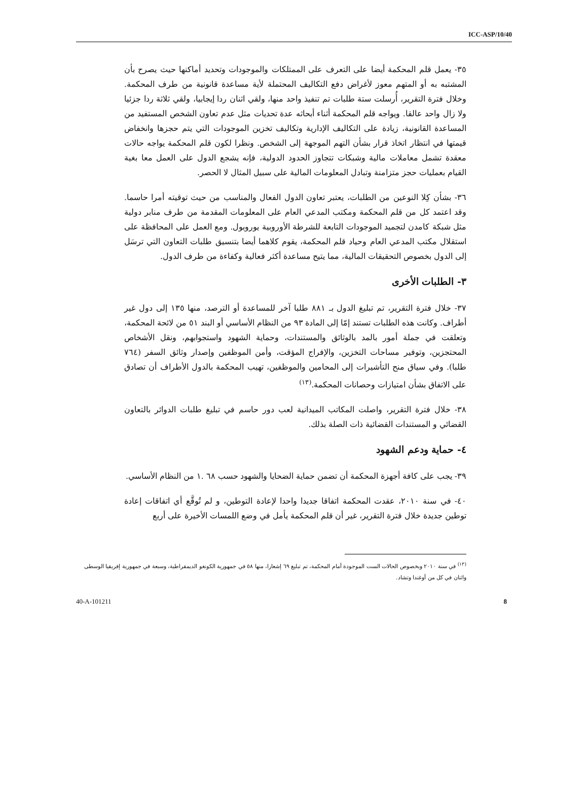ICC-ASP/10/40
٣٥- يعمل قلم المحكمة أيضا على التعرف على الممتلكات والموجودات وتحديد أماكنها حيث يصرح بأن المشتبه به أو المتهم معوز لأغراض دفع التكاليف المحتملة لأية مساعدة قانونية من طرف المحكمة. وخلال فترة التقرير، أُرسلت ستة طلبات تم تنفيذ واحد منها، ولقي اثنان ردا إيجابيا، ولقي ثلاثة ردا جزئيا ولا زال واحد عالقا. ويواجه قلم المحكمة أثناء أبحاثه عدة تحديات مثل عدم تعاون الشخص المستفيد من المساعدة القانونية، زيادة على التكاليف الإدارية وتكاليف تخزين الموجودات التي يتم حجزها وانخفاض قيمتها في انتظار اتخاذ قرار بشأن التهم الموجهة إلى الشخص. ونظرا لكون قلم المحكمة يواجه حالات معقدة تشمل معاملات مالية وشبكات تتجاوز الحدود الدولية، فإنه يشجع الدول على العمل معا بغية القيام بعمليات حجز متزامنة وتبادل المعلومات المالية على سبيل المثال لا الحصر.
٣٦- بشأن كِلا النوعين من الطلبات، يعتبر تعاون الدول الفعال والمناسب من حيث توقيته أمرا حاسما. وقد اعتمد كل من قلم المحكمة ومكتب المدعي العام على المعلومات المقدمة من طرف منابر دولية مثل شبكة كامدن لتجميد الموجودات التابعة للشرطة الأوروبية يوروبول. ومع العمل على المحافظة على استقلال مكتب المدعي العام وحياد قلم المحكمة، يقوم كلاهما أيضا بتنسيق طلبات التعاون التي ترسَل إلى الدول بخصوص التحقيقات المالية، مما يتيح مساعدة أكثر فعالية وكفاءة من طرف الدول.
٣- الطلبات الأخرى
٣٧- خلال فترة التقرير، تم تبليغ الدول بـ ٨٨١ طلبا آخر للمساعدة أو الترصد، منها ١٣٥ إلى دول غير أطراف. وكانت هذه الطلبات تستند إمّا إلى المادة ٩٣ من النظام الأساسي أو البند ٥١ من لائحة المحكمة، وتعلقت في جملة أمور بالمد بالوثائق والمستندات، وحماية الشهود واستجوابهم، ونقل الأشخاص المحتجزين، وتوفير مساحات التخزين، والإفراج المؤقت، وأمن الموظفين وإصدار وثائق السفر (٧٦٤ طلبا). وفي سياق منح التأشيرات إلى المحامين والموظفين، تهيب المحكمة بالدول الأطراف أن تصادق على الاتفاق بشأن امتيازات وحصانات المحكمة.<sup>(١٣)</sup>
٣٨- خلال فترة التقرير، واصلت المكاتب الميدانية لعب دور حاسم في تبليغ طلبات الدوائر بالتعاون القضائي و المستندات القضائية ذات الصلة بذلك.
٤- حماية ودعم الشهود
٣٩- يجب على كافة أجهزة المحكمة أن تضمن حماية الضحايا والشهود حسب ٦٨ .١ من النظام الأساسي.
٤٠- في سنة ٢٠١٠، عقدت المحكمة اتفاقا جديدا واحدا لإعادة التوطين، و لم تُوقَّع أي اتفاقات إعادة توطين جديدة خلال فترة التقرير، غير أن قلم المحكمة يأمل في وضع اللمسات الأخيرة على أربع
<sup>(١٣)</sup> في سنة ٢٠١٠ وبخصوص الحالات الست الموجودة أمام المحكمة، تم تبليغ ٦٩ إشعارا، منها ٥٨ في جمهورية الكونغو الديمقراطية، وسبعة في جمهورية إفريقيا الوسطى واثنان في كل من أوغندا وتشاد.
40-A-101211 8